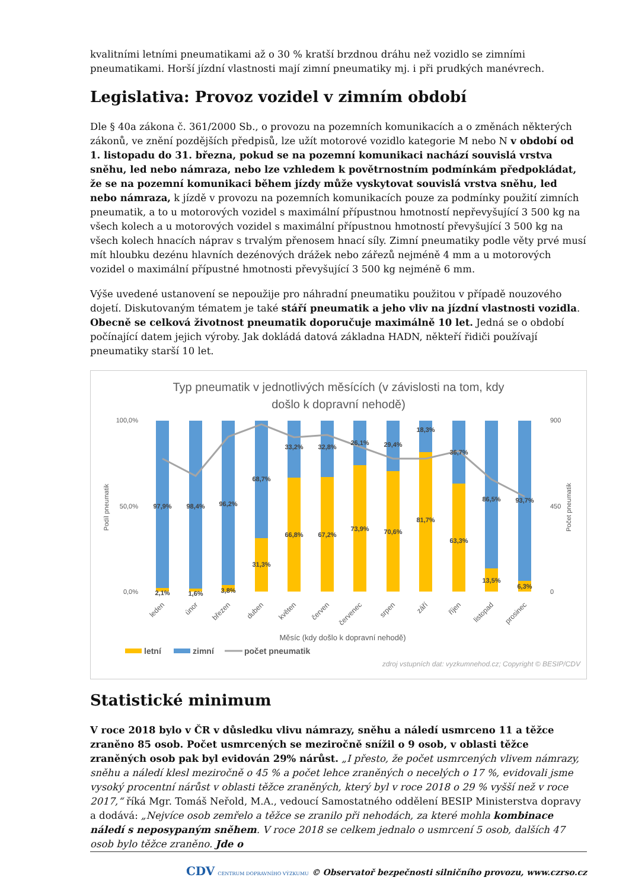kvalitními letními pneumatikami až o 30 % kratší brzdnou dráhu než vozidlo se zimními pneumatikami. Horší jízdní vlastnosti mají zimní pneumatiky mj. i při prudkých manévrech.
Legislativa: Provoz vozidel v zimním období
Dle § 40a zákona č. 361/2000 Sb., o provozu na pozemních komunikacích a o změnách některých zákonů, ve znění pozdějších předpisů, lze užít motorové vozidlo kategorie M nebo N v období od 1. listopadu do 31. března, pokud se na pozemní komunikaci nachází souvislá vrstva sněhu, led nebo námraza, nebo lze vzhledem k povětrnostním podmínkám předpokládat, že se na pozemní komunikaci během jízdy může vyskytovat souvislá vrstva sněhu, led nebo námraza, k jízdě v provozu na pozemních komunikacích pouze za podmínky použití zimních pneumatik, a to u motorových vozidel s maximální přípustnou hmotností nepřevyšující 3 500 kg na všech kolech a u motorových vozidel s maximální přípustnou hmotností převyšující 3 500 kg na všech kolech hnacích náprav s trvalým přenosem hnací síly. Zimní pneumatiky podle věty prvé musí mít hloubku dezénu hlavních dezénových drážek nebo zářezů nejméně 4 mm a u motorových vozidel o maximální přípustné hmotnosti převyšující 3 500 kg nejméně 6 mm.
Výše uvedené ustanovení se nepoužije pro náhradní pneumatiku použitou v případě nouzového dojetí. Diskutovaným tématem je také stáří pneumatik a jeho vliv na jízdní vlastnosti vozidla. Obecně se celková životnost pneumatik doporučuje maximálně 10 let. Jedná se o období počínající datem jejich výroby. Jak dokládá datová základna HADN, někteří řidiči používají pneumatiky starší 10 let.
Typ pneumatik v jednotlivých měsících (v závislosti na tom, kdy
došlo k dopravní nehodě)
100,0%
0,0%
50,0%
900
0
450
Podíl pneumatik
Počet pneumatik
97,9%
98,4%
96,2%
68,7%
33,2%
32,8%
26,1%
29,4%
18,3%
36,7%
86,5%
93,7%
2,1%
1,6%
3,8%
31,3%
66,8%
67,2%
73,9%
70,6%
81,7%
63,3%
13,5%
6,3%
leden
únor
březen
duben
květen
červen
červenec
srpen
září
říjen
listopad
prosinec
Měsíc (kdy došlo k dopravní nehodě)
letní
zimní
počet pneumatik
zdroj vstupních dat: vyzkumnehod.cz; Copyright © BESIP/CDV
Statistické minimum
V roce 2018 bylo v ČR v důsledku vlivu námrazy, sněhu a náledí usmrceno 11 a těžce zraněno 85 osob. Počet usmrcených se meziročně snížil o 9 osob, v oblasti těžce zraněných osob pak byl evidován 29% nárůst. „I přesto, že počet usmrcených vlivem námrazy, sněhu a náledí klesl meziročně o 45 % a počet lehce zraněných o necelých o 17 %, evidovali jsme vysoký procentní nárůst v oblasti těžce zraněných, který byl v roce 2018 o 29 % vyšší než v roce 2017,“ říká Mgr. Tomáš Neřold, M.A., vedoucí Samostatného oddělení BESIP Ministerstva dopravy a dodává: „Nejvíce osob zemřelo a těžce se zranilo při nehodách, za které mohla kombinace náledí s neposypaným sněhem. V roce 2018 se celkem jednalo o usmrcení 5 osob, dalších 47 osob bylo těžce zraněno. Jde o
CDV CENTRUM DOPRAVNÍHO VÝZKUMU © Observatoř bezpečnosti silničního provozu, www.czrso.cz